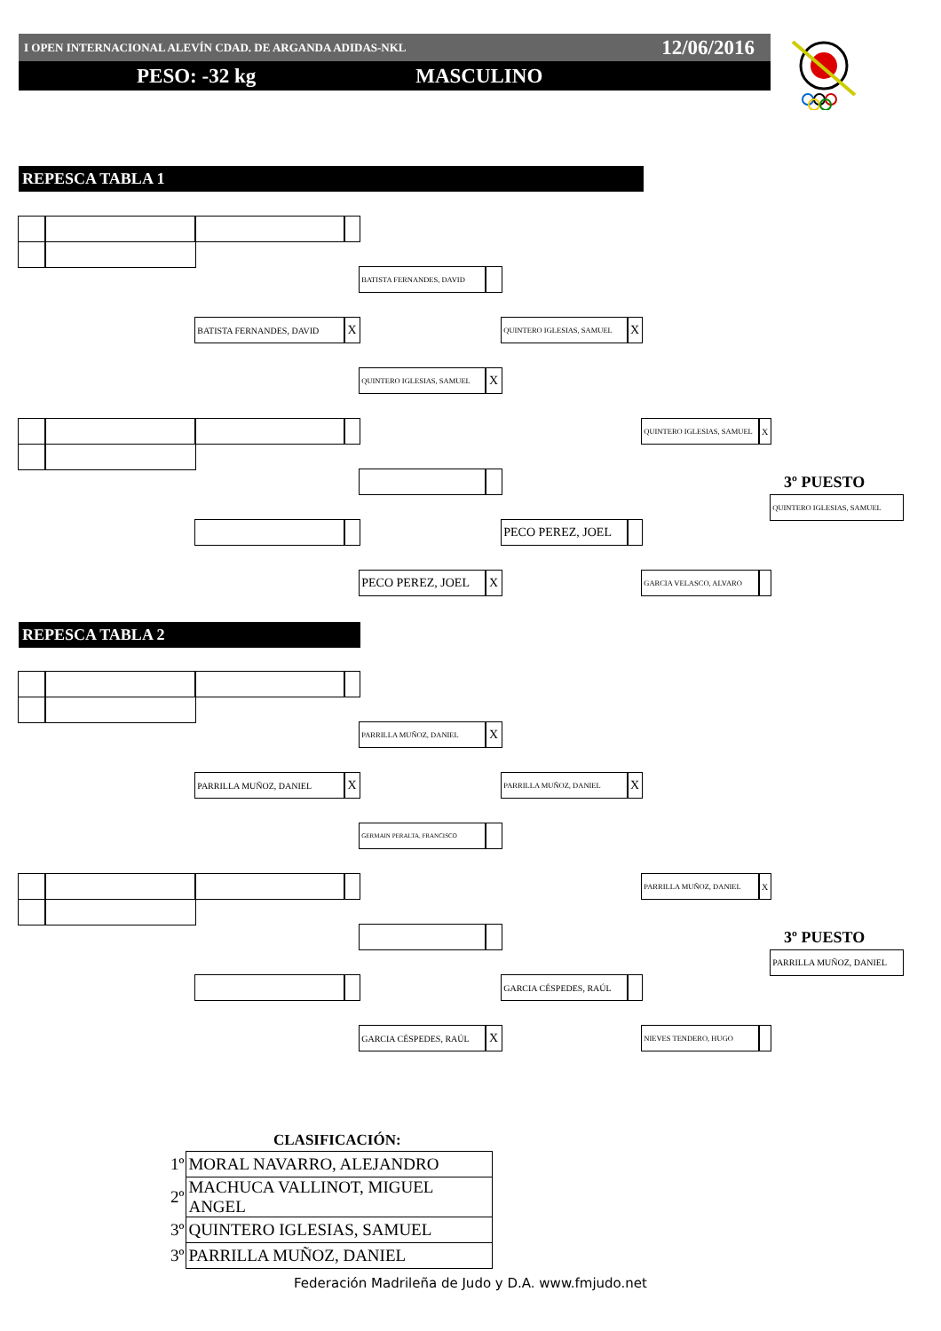I OPEN INTERNACIONAL ALEVÍN CDAD. DE ARGANDA ADIDAS-NKL 12/06/2016
PESO: -32 kg MASCULINO
REPESCA TABLA 1
BATISTA FERNANDES, DAVID
BATISTA FERNANDES, DAVID
X
QUINTERO IGLESIAS, SAMUEL
X
QUINTERO IGLESIAS, SAMUEL
X
QUINTERO IGLESIAS, SAMUEL
X
3º PUESTO
QUINTERO IGLESIAS, SAMUEL
PECO PEREZ, JOEL
PECO PEREZ, JOEL
X
GARCIA VELASCO, ALVARO
REPESCA TABLA 2
PARRILLA MUÑOZ, DANIEL
X
PARRILLA MUÑOZ, DANIEL
X
PARRILLA MUÑOZ, DANIEL
X
GERMAIN PERALTA, FRANCISCO
PARRILLA MUÑOZ, DANIEL
X
3º PUESTO
PARRILLA MUÑOZ, DANIEL
GARCIA CÉSPEDES, RAÚL
GARCIA CÉSPEDES, RAÚL
X
NIEVES TENDERO, HUGO
CLASIFICACIÓN:
| 1º | MORAL NAVARRO, ALEJANDRO |
| 2º | MACHUCA VALLINOT, MIGUEL ANGEL |
| 3º | QUINTERO IGLESIAS, SAMUEL |
| 3º | PARRILLA MUÑOZ, DANIEL |
Federación Madrileña de Judo y D.A. www.fmjudo.net